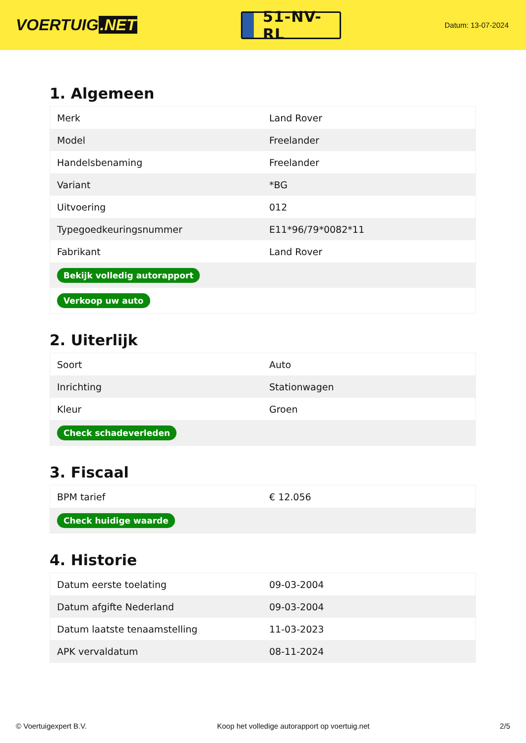VOERTUIG.NET
51-NV-RL
Datum: 13-07-2024
1. Algemeen
| Merk | Land Rover |
| Model | Freelander |
| Handelsbenaming | Freelander |
| Variant | *BG |
| Uitvoering | 012 |
| Typegoedkeuringsnummer | E11*96/79*0082*11 |
| Fabrikant | Land Rover |
| Bekijk volledig autorapport | |
| Verkoop uw auto | |
2. Uiterlijk
| Soort | Auto |
| Inrichting | Stationwagen |
| Kleur | Groen |
| Check schadeverleden | |
3. Fiscaal
| BPM tarief | € 12.056 |
| Check huidige waarde | |
4. Historie
| Datum eerste toelating | 09-03-2004 |
| Datum afgifte Nederland | 09-03-2004 |
| Datum laatste tenaamstelling | 11-03-2023 |
| APK vervaldatum | 08-11-2024 |
© Voertuigexpert B.V. Koop het volledige autorapport op voertuig.net 2/5